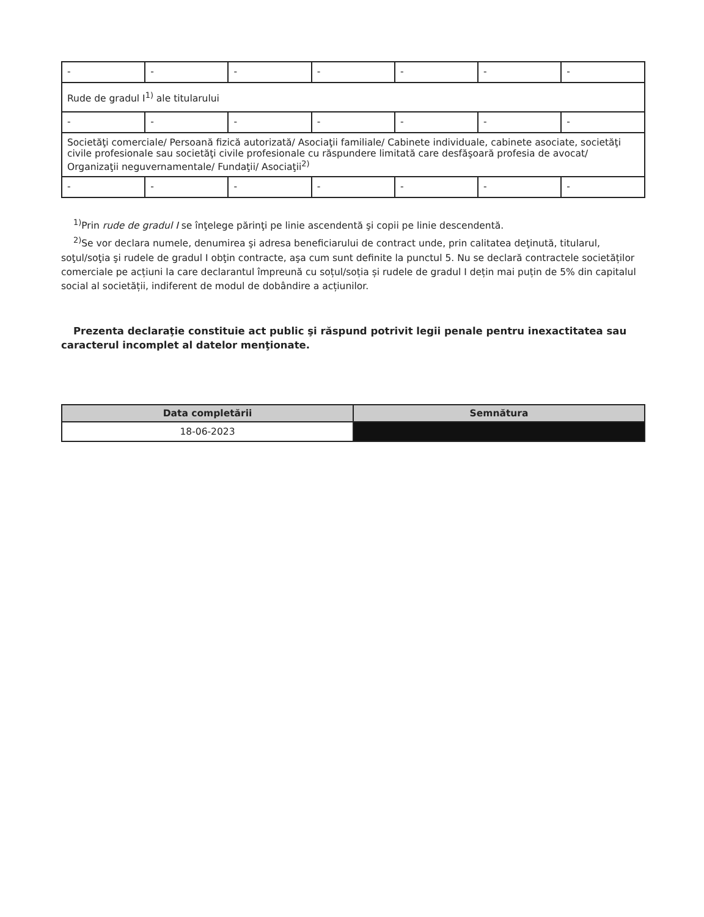| - | - | - | - | - | - | - |
| Rude de gradul I<sup>1)</sup> ale titularului | | | | | | |
| - | - | - | - | - | - | - |
| Societăţi comerciale/ Persoană fizică autorizată/ Asociaţii familiale/ Cabinete individuale, cabinete asociate, societăţi civile profesionale sau societăţi civile profesionale cu răspundere limitată care desfăşoară profesia de avocat/ Organizaţii neguvernamentale/ Fundaţii/ Asociaţii<sup>2)</sup> | | | | | | |
| - | - | - | - | - | - | - |
<sup>1)</sup> Prin rude de gradul I se înţelege părinţi pe linie ascendentă şi copii pe linie descendentă.
<sup>2)</sup> Se vor declara numele, denumirea şi adresa beneficiarului de contract unde, prin calitatea deţinută, titularul, soţul/soţia şi rudele de gradul I obţin contracte, aşa cum sunt definite la punctul 5. Nu se declară contractele societăților comerciale pe acțiuni la care declarantul împreună cu soțul/soția și rudele de gradul I dețin mai puțin de 5% din capitalul social al societății, indiferent de modul de dobândire a acțiunilor.
Prezenta declaraţie constituie act public şi răspund potrivit legii penale pentru inexactitatea sau caracterul incomplet al datelor menţionate.
| Data completării | Semnătura |
| --- | --- |
| 18-06-2023 | |